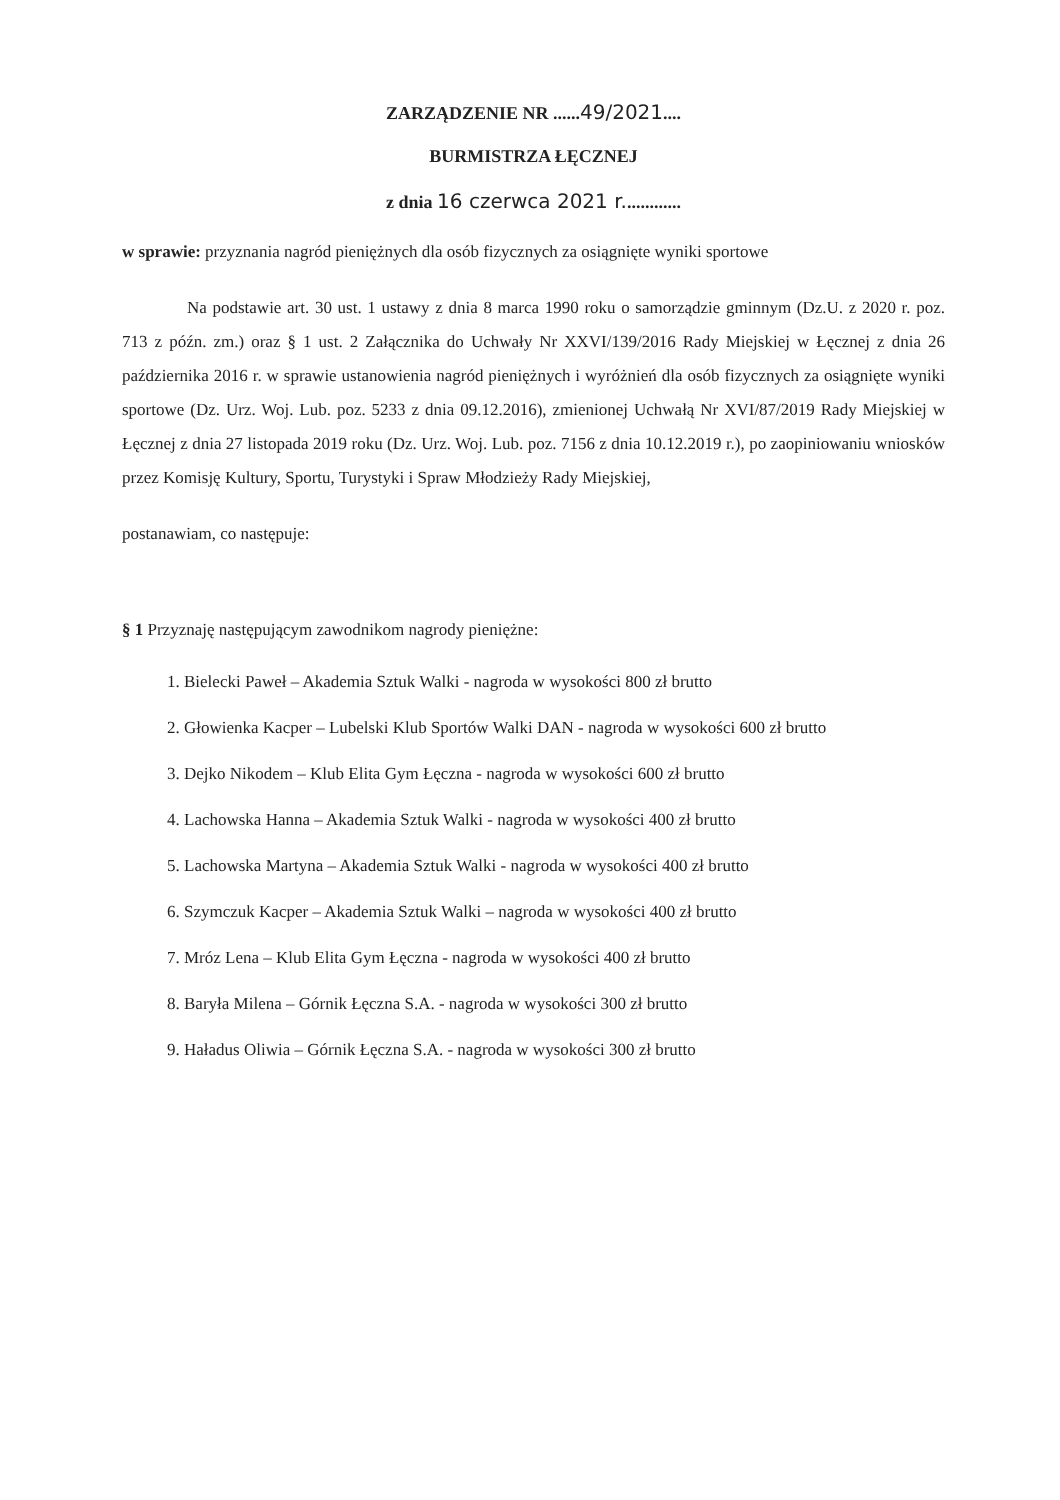ZARZĄDZENIE NR ......49/2021....
BURMISTRZA ŁĘCZNEJ
z dnia 16 czerwca 2021 r.............
w sprawie: przyznania nagród pieniężnych dla osób fizycznych za osiągnięte wyniki sportowe
Na podstawie art. 30 ust. 1 ustawy z dnia 8 marca 1990 roku o samorządzie gminnym (Dz.U. z 2020 r. poz. 713 z późn. zm.) oraz § 1 ust. 2 Załącznika do Uchwały Nr XXVI/139/2016 Rady Miejskiej w Łęcznej z dnia 26 października 2016 r. w sprawie ustanowienia nagród pieniężnych i wyróżnień dla osób fizycznych za osiągnięte wyniki sportowe (Dz. Urz. Woj. Lub. poz. 5233 z dnia 09.12.2016), zmienionej Uchwałą Nr XVI/87/2019 Rady Miejskiej w Łęcznej z dnia 27 listopada 2019 roku (Dz. Urz. Woj. Lub. poz. 7156 z dnia 10.12.2019 r.), po zaopiniowaniu wniosków przez Komisję Kultury, Sportu, Turystyki i Spraw Młodzieży Rady Miejskiej,
postanawiam, co następuje:
§ 1 Przyznaję następującym zawodnikom nagrody pieniężne:
1. Bielecki Paweł – Akademia Sztuk Walki - nagroda w wysokości 800 zł brutto
2. Głowienka Kacper – Lubelski Klub Sportów Walki DAN - nagroda w wysokości 600 zł brutto
3. Dejko Nikodem – Klub Elita Gym Łęczna - nagroda w wysokości 600 zł brutto
4. Lachowska Hanna – Akademia Sztuk Walki - nagroda w wysokości 400 zł brutto
5. Lachowska Martyna – Akademia Sztuk Walki - nagroda w wysokości 400 zł brutto
6. Szymczuk Kacper – Akademia Sztuk Walki – nagroda w wysokości 400 zł brutto
7. Mróz Lena – Klub Elita Gym Łęczna - nagroda w wysokości 400 zł brutto
8. Baryła Milena – Górnik Łęczna S.A. - nagroda w wysokości 300 zł brutto
9. Haładus Oliwia – Górnik Łęczna S.A. - nagroda w wysokości 300 zł brutto